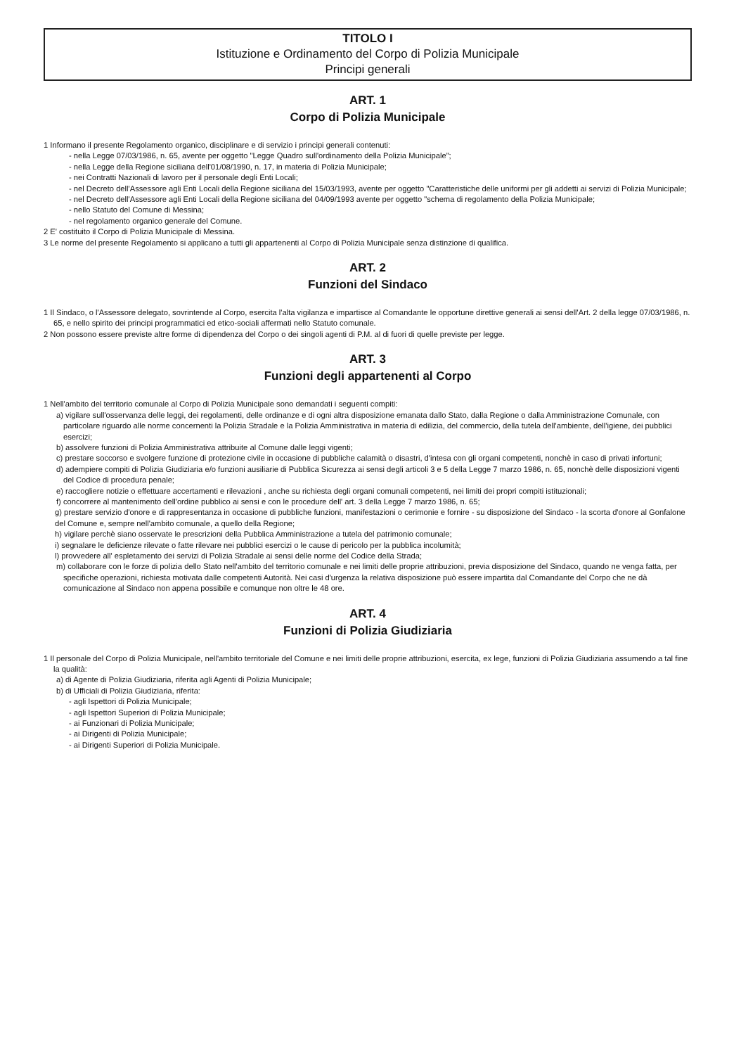TITOLO I
Istituzione e Ordinamento del Corpo di Polizia Municipale
Principi generali
ART. 1
Corpo di Polizia Municipale
1 Informano il presente Regolamento organico, disciplinare e di servizio i principi generali contenuti:
- nella Legge 07/03/1986, n. 65, avente per oggetto "Legge Quadro sull'ordinamento della Polizia Municipale";
- nella Legge della Regione siciliana dell'01/08/1990, n. 17, in materia di Polizia Municipale;
- nei Contratti Nazionali di lavoro per il personale degli Enti Locali;
- nel Decreto dell'Assessore agli Enti Locali della Regione siciliana del 15/03/1993, avente per oggetto "Caratteristiche delle uniformi per gli addetti ai servizi di Polizia Municipale;
- nel Decreto dell'Assessore agli Enti Locali della Regione siciliana del 04/09/1993 avente per oggetto "schema di regolamento della Polizia Municipale;
- nello Statuto del Comune di Messina;
- nel regolamento organico generale del Comune.
2 E' costituito il Corpo di Polizia Municipale di Messina.
3 Le norme del presente Regolamento si applicano a tutti gli appartenenti al Corpo di Polizia Municipale senza distinzione di qualifica.
ART. 2
Funzioni del Sindaco
1 Il Sindaco, o l'Assessore delegato, sovrintende al Corpo, esercita l'alta vigilanza e impartisce al Comandante le opportune direttive generali ai sensi dell'Art. 2 della legge 07/03/1986, n. 65, e nello spirito dei principi programmatici ed etico-sociali affermati nello Statuto comunale.
2 Non possono essere previste altre forme di dipendenza del Corpo o dei singoli agenti di P.M. al di fuori di quelle previste per legge.
ART. 3
Funzioni degli appartenenti al Corpo
1 Nell'ambito del territorio comunale al Corpo di Polizia Municipale sono demandati i seguenti compiti:
a) vigilare sull'osservanza delle leggi, dei regolamenti, delle ordinanze e di ogni altra disposizione emanata dallo Stato, dalla Regione o dalla Amministrazione Comunale, con particolare riguardo alle norme concernenti la Polizia Stradale e la Polizia Amministrativa in materia di edilizia, del commercio, della tutela dell'ambiente, dell'igiene, dei pubblici esercizi;
b) assolvere funzioni di Polizia Amministrativa attribuite al Comune dalle leggi vigenti;
c) prestare soccorso e svolgere funzione di protezione civile in occasione di pubbliche calamità o disastri, d'intesa con gli organi competenti, nonchè in caso di privati infortuni;
d) adempiere compiti di Polizia Giudiziaria e/o funzioni ausiliarie di Pubblica Sicurezza ai sensi degli articoli 3 e 5 della Legge 7 marzo 1986, n. 65, nonchè delle disposizioni vigenti del Codice di procedura penale;
e) raccogliere notizie o effettuare accertamenti e rilevazioni , anche su richiesta degli organi comunali competenti, nei limiti dei propri compiti istituzionali;
f) concorrere al mantenimento dell'ordine pubblico ai sensi e con le procedure dell' art. 3 della Legge 7 marzo 1986, n. 65;
g) prestare servizio d'onore e di rappresentanza in occasione di pubbliche funzioni, manifestazioni o cerimonie e fornire - su disposizione del Sindaco - la scorta d'onore al Gonfalone del Comune e, sempre nell'ambito comunale, a quello della Regione;
h) vigilare perchè siano osservate le prescrizioni della Pubblica Amministrazione a tutela del patrimonio comunale;
i) segnalare le deficienze rilevate o fatte rilevare nei pubblici esercizi o le cause di pericolo per la pubblica incolumità;
l) provvedere all' espletamento dei servizi di Polizia Stradale ai sensi delle norme del Codice della Strada;
m) collaborare con le forze di polizia dello Stato nell'ambito del territorio comunale e nei limiti delle proprie attribuzioni, previa disposizione del Sindaco, quando ne venga fatta, per specifiche operazioni, richiesta motivata dalle competenti Autorità. Nei casi d'urgenza la relativa disposizione può essere impartita dal Comandante del Corpo che ne dà comunicazione al Sindaco non appena possibile e comunque non oltre le 48 ore.
ART. 4
Funzioni di Polizia Giudiziaria
1 Il personale del Corpo di Polizia Municipale, nell'ambito territoriale del Comune e nei limiti delle proprie attribuzioni, esercita, ex lege, funzioni di Polizia Giudiziaria assumendo a tal fine la qualità:
a) di Agente di Polizia Giudiziaria, riferita agli Agenti di Polizia Municipale;
b) di Ufficiali di Polizia Giudiziaria, riferita:
- agli Ispettori di Polizia Municipale;
- agli Ispettori Superiori di Polizia Municipale;
- ai Funzionari di Polizia Municipale;
- ai Dirigenti di Polizia Municipale;
- ai Dirigenti Superiori di Polizia Municipale.